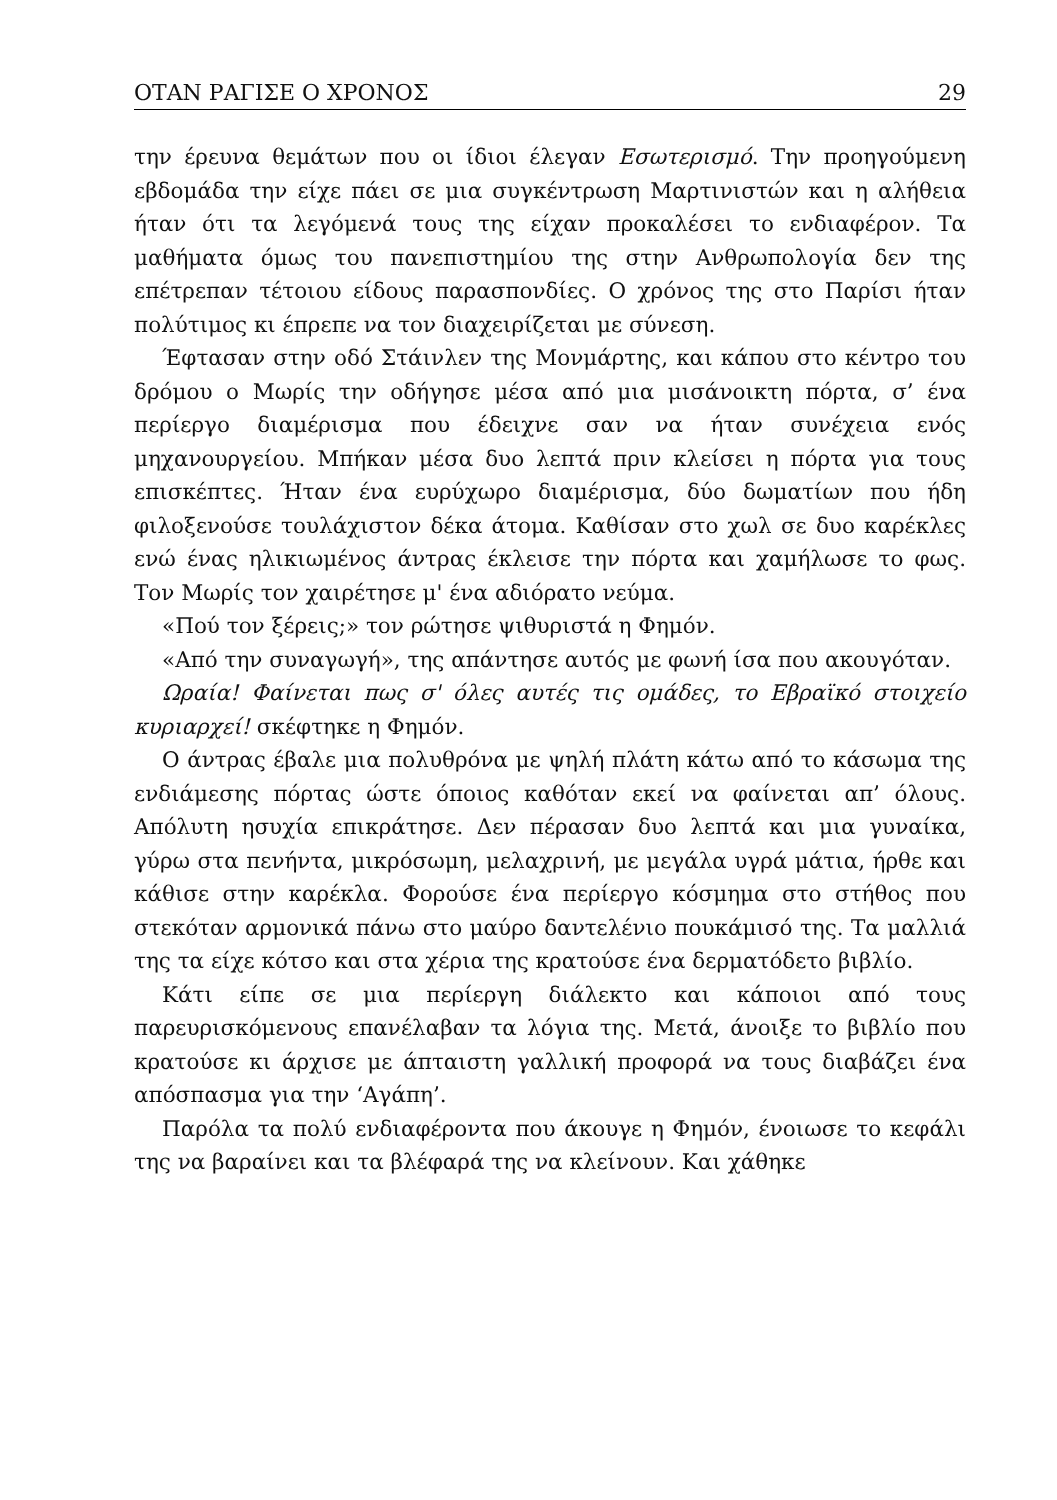ΟΤΑΝ ΡΑΓΙΣΕ Ο ΧΡΟΝΟΣ 29
την έρευνα θεμάτων που οι ίδιοι έλεγαν Εσωτερισμό. Την προηγούμενη εβδομάδα την είχε πάει σε μια συγκέντρωση Μαρτινιστών και η αλήθεια ήταν ότι τα λεγόμενά τους της είχαν προκαλέσει το ενδιαφέρον. Τα μαθήματα όμως του πανεπιστημίου της στην Ανθρωπολογία δεν της επέτρεπαν τέτοιου είδους παρασπονδίες. Ο χρόνος της στο Παρίσι ήταν πολύτιμος κι έπρεπε να τον διαχειρίζεται με σύνεση.
Έφτασαν στην οδό Στάινλεν της Μονμάρτης, και κάπου στο κέντρο του δρόμου ο Μωρίς την οδήγησε μέσα από μια μισάνοικτη πόρτα, σ’ ένα περίεργο διαμέρισμα που έδειχνε σαν να ήταν συνέχεια ενός μηχανουργείου. Μπήκαν μέσα δυο λεπτά πριν κλείσει η πόρτα για τους επισκέπτες. Ήταν ένα ευρύχωρο διαμέρισμα, δύο δωματίων που ήδη φιλοξενούσε τουλάχιστον δέκα άτομα. Καθίσαν στο χωλ σε δυο καρέκλες ενώ ένας ηλικιωμένος άντρας έκλεισε την πόρτα και χαμήλωσε το φως. Τον Μωρίς τον χαιρέτησε μ' ένα αδιόρατο νεύμα.
«Πού τον ξέρεις;» τον ρώτησε ψιθυριστά η Φημόν.
«Από την συναγωγή», της απάντησε αυτός με φωνή ίσα που ακουγόταν.
Ωραία! Φαίνεται πως σ' όλες αυτές τις ομάδες, το Εβραϊκό στοιχείο κυριαρχεί! σκέφτηκε η Φημόν.
Ο άντρας έβαλε μια πολυθρόνα με ψηλή πλάτη κάτω από το κάσωμα της ενδιάμεσης πόρτας ώστε όποιος καθόταν εκεί να φαίνεται απ’ όλους. Απόλυτη ησυχία επικράτησε. Δεν πέρασαν δυο λεπτά και μια γυναίκα, γύρω στα πενήντα, μικρόσωμη, μελαχρινή, με μεγάλα υγρά μάτια, ήρθε και κάθισε στην καρέκλα. Φορούσε ένα περίεργο κόσμημα στο στήθος που στεκόταν αρμονικά πάνω στο μαύρο δαντελένιο πουκάμισό της. Τα μαλλιά της τα είχε κότσο και στα χέρια της κρατούσε ένα δερματόδετο βιβλίο.
Κάτι είπε σε μια περίεργη διάλεκτο και κάποιοι από τους παρευρισκόμενους επανέλαβαν τα λόγια της. Μετά, άνοιξε το βιβλίο που κρατούσε κι άρχισε με άπταιστη γαλλική προφορά να τους διαβάζει ένα απόσπασμα για την ‘Αγάπη’.
Παρόλα τα πολύ ενδιαφέροντα που άκουγε η Φημόν, ένοιωσε το κεφάλι της να βαραίνει και τα βλέφαρά της να κλείνουν. Και χάθηκε